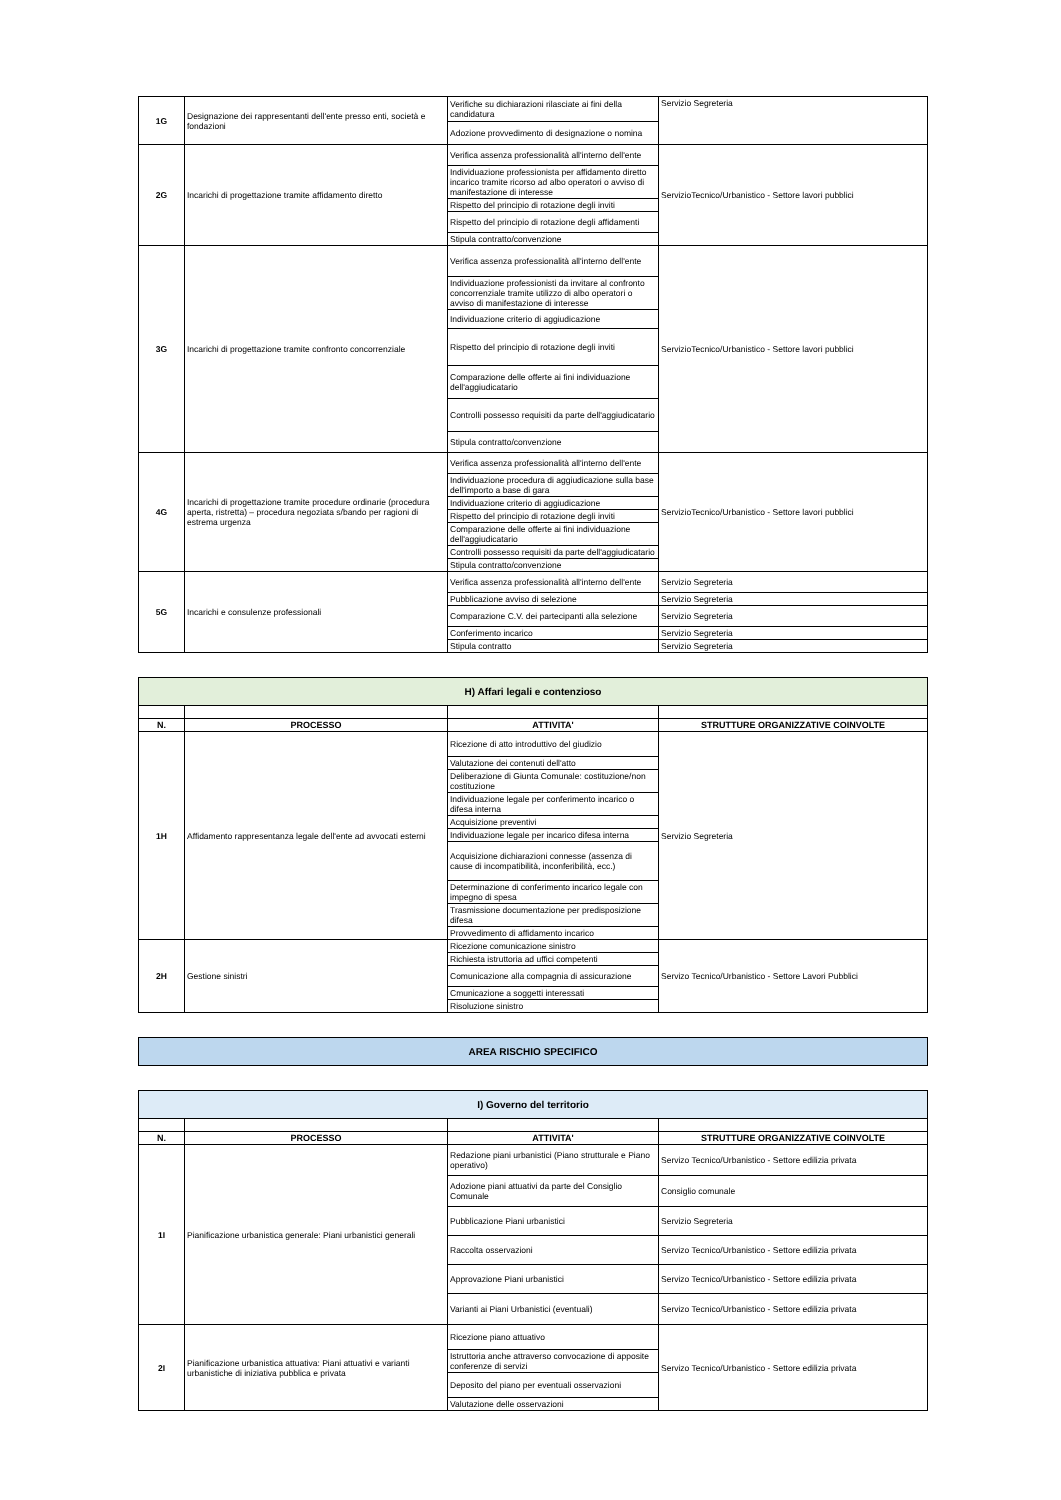| 1G | Designazione dei rappresentanti dell'ente presso enti, società e fondazioni | Verifiche su dichiarazioni rilasciate ai fini della candidatura | Servizio Segreteria |
| | | Adozione provvedimento di designazione o nomina | |
| 2G | Incarichi di progettazione tramite affidamento diretto | Verifica assenza professionalità all'interno dell'ente | ServizioTecnico/Urbanistico - Settore lavori pubblici |
| | | Individuazione professionista per affidamento diretto incarico tramite ricorso ad albo operatori o avviso di manifestazione di interesse | |
| | | Rispetto del principio di rotazione degli inviti | |
| | | Rispetto del principio di rotazione degli affidamenti | |
| | | Stipula contratto/convenzione | |
| 3G | Incarichi di progettazione tramite confronto concorrenziale | Verifica assenza professionalità all'interno dell'ente | ServizioTecnico/Urbanistico - Settore lavori pubblici |
| | | Individuazione professionisti da invitare al confronto concorrenziale tramite utilizzo di albo operatori o avviso di manifestazione di interesse | |
| | | Individuazione criterio di aggiudicazione | |
| | | Rispetto del principio di rotazione degli inviti | |
| | | Comparazione delle offerte ai fini individuazione dell'aggiudicatario | |
| | | Controlli possesso requisiti da parte dell'aggiudicatario | |
| | | Stipula contratto/convenzione | |
| 4G | Incarichi di progettazione tramite procedure ordinarie (procedura aperta, ristretta) – procedura negoziata s/bando per ragioni di estrema urgenza | Verifica assenza professionalità all'interno dell'ente | ServizioTecnico/Urbanistico - Settore lavori pubblici |
| | | Individuazione procedura di aggiudicazione sulla base dell'importo a base di gara | |
| | | Individuazione criterio di aggiudicazione | |
| | | Rispetto del principio di rotazione degli inviti | |
| | | Comparazione delle offerte ai fini individuazione dell'aggiudicatario | |
| | | Controlli possesso requisiti da parte dell'aggiudicatario | |
| | | Stipula contratto/convenzione | |
| 5G | Incarichi e consulenze professionali | Verifica assenza professionalità all'interno dell'ente | Servizio Segreteria |
| | | Pubblicazione avviso di selezione | Servizio Segreteria |
| | | Comparazione C.V. dei partecipanti alla selezione | Servizio Segreteria |
| | | Conferimento incarico | Servizio Segreteria |
| | | Stipula contratto | Servizio Segreteria |
H) Affari legali e contenzioso
| N. | PROCESSO | ATTIVITA' | STRUTTURE ORGANIZZATIVE COINVOLTE |
| --- | --- | --- | --- |
| 1H | Affidamento rappresentanza legale dell'ente ad avvocati esterni | Ricezione di atto introduttivo del giudizio | Servizio Segreteria |
| | | Valutazione dei contenuti dell'atto | |
| | | Deliberazione di Giunta Comunale: costituzione/non costituzione | |
| | | Individuazione legale per conferimento incarico o difesa interna | |
| | | Acquisizione preventivi | |
| | | Individuazione legale per incarico difesa interna | |
| | | Acquisizione dichiarazioni connesse (assenza di cause di incompatibilità, inconferibilità, ecc.) | |
| | | Determinazione di conferimento incarico legale con impegno di spesa | |
| | | Trasmissione documentazione per predisposizione difesa | |
| | | Provvedimento di affidamento incarico | |
| 2H | Gestione sinistri | Ricezione comunicazione sinistro | Servizo Tecnico/Urbanistico - Settore Lavori Pubblici |
| | | Richiesta istruttoria ad uffici competenti | |
| | | Comunicazione alla compagnia di assicurazione | |
| | | Cmunicazione a soggetti interessati | |
| | | Risoluzione sinistro | |
AREA RISCHIO SPECIFICO
I) Governo del territorio
| N. | PROCESSO | ATTIVITA' | STRUTTURE ORGANIZZATIVE COINVOLTE |
| --- | --- | --- | --- |
| 1I | Pianificazione urbanistica generale: Piani urbanistici generali | Redazione piani urbanistici (Piano strutturale e Piano operativo) | Servizo Tecnico/Urbanistico - Settore edilizia privata |
| | | Adozione piani attuativi da parte del Consiglio Comunale | Consiglio comunale |
| | | Pubblicazione Piani urbanistici | Servizio Segreteria |
| | | Raccolta osservazioni | Servizo Tecnico/Urbanistico - Settore edilizia privata |
| | | Approvazione Piani urbanistici | Servizo Tecnico/Urbanistico - Settore edilizia privata |
| | | Varianti ai Piani Urbanistici (eventuali) | Servizo Tecnico/Urbanistico - Settore edilizia privata |
| 2I | Pianificazione urbanistica attuativa: Piani attuativi e varianti urbanistiche di iniziativa pubblica e privata | Ricezione piano attuativo | Servizo Tecnico/Urbanistico - Settore edilizia privata |
| | | Istruttoria anche attraverso convocazione di apposite conferenze di servizi | |
| | | Deposito del piano per eventuali osservazioni | |
| | | Valutazione delle osservazioni | |